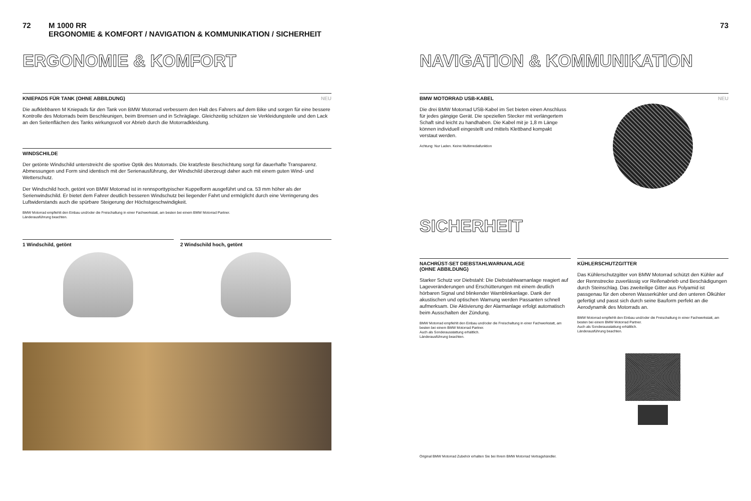72 M 1000 RR
ERGONOMIE & KOMFORT / NAVIGATION & KOMMUNIKATION / SICHERHEIT
ERGONOMIE & KOMFORT
KNIEPADS FÜR TANK (OHNE ABBILDUNG) NEU
Die aufklebbaren M Kniepads für den Tank von BMW Motorrad verbessern den Halt des Fahrers auf dem Bike und sorgen für eine bessere Kontrolle des Motorrads beim Beschleunigen, beim Bremsen und in Schräglage. Gleichzeitig schützen sie Verkleidungsteile und den Lack an den Seitenflächen des Tanks wirkungsvoll vor Abrieb durch die Motorradkleidung.
WINDSCHILDE
Der getönte Windschild unterstreicht die sportive Optik des Motorrads. Die kratzfeste Beschichtung sorgt für dauerhafte Transparenz. Abmessungen und Form sind identisch mit der Serienausführung, der Windschild überzeugt daher auch mit einem guten Wind- und Wetterschutz.
Der Windschild hoch, getönt von BMW Motorrad ist in rennsporttypischer Kuppelform ausgeführt und ca. 53 mm höher als der Serienwindschild. Er bietet dem Fahrer deutlich besseren Windschutz bei liegender Fahrt und ermöglicht durch eine Verringerung des Luftwiderstands auch die spürbare Steigerung der Höchstgeschwindigkeit.
BMW Motorrad empfiehlt den Einbau und/oder die Freischaltung in einer Fachwerkstatt, am besten bei einem BMW Motorrad Partner.
Länderausführung beachten.
1 Windschild, getönt 2 Windschild hoch, getönt
73
NAVIGATION & KOMMUNIKATION
BMW MOTORRAD USB-KABEL NEU
Die drei BMW Motorrad USB-Kabel im Set bieten einen Anschluss für jedes gängige Gerät. Die speziellen Stecker mit verlängertem Schaft sind leicht zu handhaben. Die Kabel mit je 1,8 m Länge können individuell eingestellt und mittels Klettband kompakt verstaut werden.
Achtung: Nur Laden. Keine Multimediafunktion
SICHERHEIT
NACHRÜST-SET DIEBSTAHLWARNANLAGE
(OHNE ABBILDUNG)
Starker Schutz vor Diebstahl: Die Diebstahlwarnanlage reagiert auf Lageveränderungen und Erschütterungen mit einem deutlich hörbaren Signal und blinkender Warnblinkanlage. Dank der akustischen und optischen Warnung werden Passanten schnell aufmerksam. Die Aktivierung der Alarmanlage erfolgt automatisch beim Ausschalten der Zündung.
BMW Motorrad empfiehlt den Einbau und/oder die Freischaltung in einer Fachwerkstatt, am besten bei einem BMW Motorrad Partner.
Auch als Sonderausstattung erhältlich.
Länderausführung beachten.
KÜHLERSCHUTZGITTER
Das Kühlerschutzgitter von BMW Motorrad schützt den Kühler auf der Rennstrecke zuverlässig vor Reifenabrieb und Beschädigungen durch Steinschlag. Das zweiteilige Gitter aus Polyamid ist passgenau für den oberen Wasserkühler und den unteren Ölkühler gefertigt und passt sich durch seine Bauform perfekt an die Aerodynamik des Motorrads an.
BMW Motorrad empfiehlt den Einbau und/oder die Freischaltung in einer Fachwerkstatt, am besten bei einem BMW Motorrad Partner.
Auch als Sonderausstattung erhältlich.
Länderausführung beachten.
Original BMW Motorrad Zubehör erhalten Sie bei Ihrem BMW Motorrad Vertragshändler.